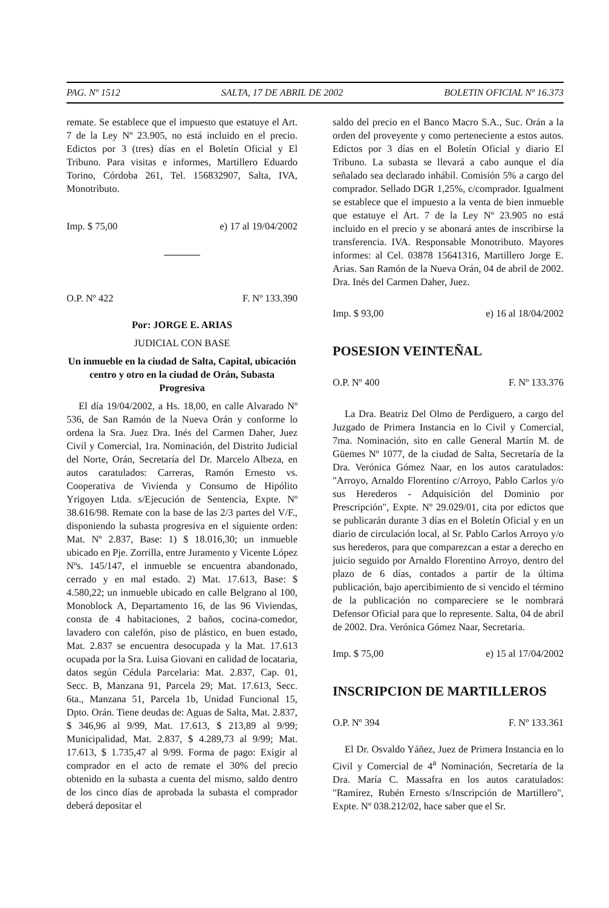PAG. Nº 1512 SALTA, 17 DE ABRIL DE 2002 BOLETIN OFICIAL Nº 16.373
remate. Se establece que el impuesto que estatuye el Art. 7 de la Ley Nº 23.905, no está incluido en el precio. Edictos por 3 (tres) días en el Boletín Oficial y El Tribuno. Para visitas e informes, Martillero Eduardo Torino, Córdoba 261, Tel. 156832907, Salta, IVA, Monotributo.
Imp. $ 75,00 e) 17 al 19/04/2002
O.P. Nº 422 F. Nº 133.390
Por: JORGE E. ARIAS
JUDICIAL CON BASE
Un inmueble en la ciudad de Salta, Capital, ubicación centro y otro en la ciudad de Orán, Subasta Progresiva
El día 19/04/2002, a Hs. 18,00, en calle Alvarado Nº 536, de San Ramón de la Nueva Orán y conforme lo ordena la Sra. Juez Dra. Inés del Carmen Daher, Juez Civil y Comercial, 1ra. Nominación, del Distrito Judicial del Norte, Orán, Secretaría del Dr. Marcelo Albeza, en autos caratulados: Carreras, Ramón Ernesto vs. Cooperativa de Vivienda y Consumo de Hipólito Yrigoyen Ltda. s/Ejecución de Sentencia, Expte. Nº 38.616/98. Remate con la base de las 2/3 partes del V/F., disponiendo la subasta progresiva en el siguiente orden: Mat. Nº 2.837, Base: 1) $ 18.016,30; un inmueble ubicado en Pje. Zorrilla, entre Juramento y Vicente López Nºs. 145/147, el inmueble se encuentra abandonado, cerrado y en mal estado. 2) Mat. 17.613, Base: $ 4.580,22; un inmueble ubicado en calle Belgrano al 100, Monoblock A, Departamento 16, de las 96 Viviendas, consta de 4 habitaciones, 2 baños, cocina-comedor, lavadero con calefón, piso de plástico, en buen estado, Mat. 2.837 se encuentra desocupada y la Mat. 17.613 ocupada por la Sra. Luisa Giovani en calidad de locataria, datos según Cédula Parcelaria: Mat. 2.837, Cap. 01, Secc. B, Manzana 91, Parcela 29; Mat. 17.613, Secc. 6ta., Manzana 51, Parcela 1b, Unidad Funcional 15, Dpto. Orán. Tiene deudas de: Aguas de Salta, Mat. 2.837, $ 346,96 al 9/99, Mat. 17.613, $ 213,89 al 9/99; Municipalidad, Mat. 2.837, $ 4.289,73 al 9/99; Mat. 17.613, $ 1.735,47 al 9/99. Forma de pago: Exigir al comprador en el acto de remate el 30% del precio obtenido en la subasta a cuenta del mismo, saldo dentro de los cinco días de aprobada la subasta el comprador deberá depositar el
saldo del precio en el Banco Macro S.A., Suc. Orán a la orden del proveyente y como perteneciente a estos autos. Edictos por 3 días en el Boletín Oficial y diario El Tribuno. La subasta se llevará a cabo aunque el día señalado sea declarado inhábil. Comisión 5% a cargo del comprador. Sellado DGR 1,25%, c/comprador. Igualment se establece que el impuesto a la venta de bien inmueble que estatuye el Art. 7 de la Ley Nº 23.905 no está incluido en el precio y se abonará antes de inscribirse la transferencia. IVA. Responsable Monotributo. Mayores informes: al Cel. 03878 15641316, Martillero Jorge E. Arias. San Ramón de la Nueva Orán, 04 de abril de 2002. Dra. Inés del Carmen Daher, Juez.
Imp. $ 93,00 e) 16 al 18/04/2002
POSESION VEINTEÑAL
O.P. Nº 400 F. Nº 133.376
La Dra. Beatriz Del Olmo de Perdiguero, a cargo del Juzgado de Primera Instancia en lo Civil y Comercial, 7ma. Nominación, sito en calle General Martín M. de Güemes Nº 1077, de la ciudad de Salta, Secretaría de la Dra. Verónica Gómez Naar, en los autos caratulados: "Arroyo, Arnaldo Florentino c/Arroyo, Pablo Carlos y/o sus Herederos - Adquisición del Dominio por Prescripción", Expte. Nº 29.029/01, cita por edictos que se publicarán durante 3 días en el Boletín Oficial y en un diario de circulación local, al Sr. Pablo Carlos Arroyo y/o sus herederos, para que comparezcan a estar a derecho en juicio seguido por Arnaldo Florentino Arroyo, dentro del plazo de 6 días, contados a partir de la última publicación, bajo apercibimiento de si vencido el término de la publicación no compareciere se le nombrará Defensor Oficial para que lo represente. Salta, 04 de abril de 2002. Dra. Verónica Gómez Naar, Secretaria.
Imp. $ 75,00 e) 15 al 17/04/2002
INSCRIPCION DE MARTILLEROS
O.P. Nº 394 F. Nº 133.361
El Dr. Osvaldo Yáñez, Juez de Primera Instancia en lo Civil y Comercial de 4<sup>a</sup> Nominación, Secretaría de la Dra. María C. Massafra en los autos caratulados: "Ramírez, Rubén Ernesto s/Inscripción de Martillero", Expte. Nº 038.212/02, hace saber que el Sr.